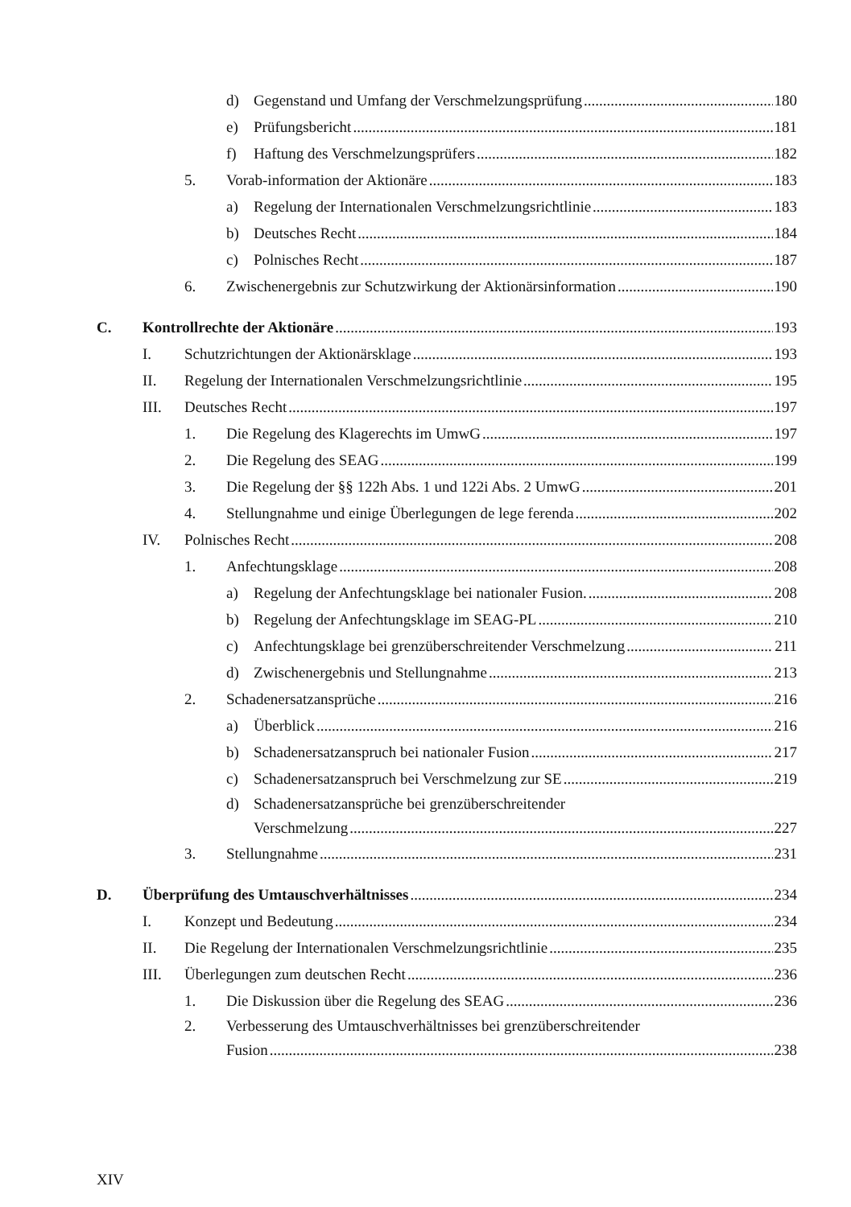d) Gegenstand und Umfang der Verschmelzungsprüfung 180
e) Prüfungsbericht 181
f) Haftung des Verschmelzungsprüfers 182
5. Vorab-information der Aktionäre 183
a) Regelung der Internationalen Verschmelzungsrichtlinie 183
b) Deutsches Recht 184
c) Polnisches Recht 187
6. Zwischenergebnis zur Schutzwirkung der Aktionärsinformation 190
C. Kontrollrechte der Aktionäre 193
I. Schutzrichtungen der Aktionärsklage 193
II. Regelung der Internationalen Verschmelzungsrichtlinie 195
III. Deutsches Recht 197
1. Die Regelung des Klagerechts im UmwG 197
2. Die Regelung des SEAG 199
3. Die Regelung der §§ 122h Abs. 1 und 122i Abs. 2 UmwG 201
4. Stellungnahme und einige Überlegungen de lege ferenda 202
IV. Polnisches Recht 208
1. Anfechtungsklage 208
a) Regelung der Anfechtungsklage bei nationaler Fusion. 208
b) Regelung der Anfechtungsklage im SEAG-PL 210
c) Anfechtungsklage bei grenzüberschreitender Verschmelzung 211
d) Zwischenergebnis und Stellungnahme 213
2. Schadenersatzansprüche 216
a) Überblick 216
b) Schadenersatzanspruch bei nationaler Fusion 217
c) Schadenersatzanspruch bei Verschmelzung zur SE 219
d) Schadenersatzansprüche bei grenzüberschreitender
Verschmelzung 227
3. Stellungnahme 231
D. Überprüfung des Umtauschverhältnisses 234
I. Konzept und Bedeutung 234
II. Die Regelung der Internationalen Verschmelzungsrichtlinie 235
III. Überlegungen zum deutschen Recht 236
1. Die Diskussion über die Regelung des SEAG 236
2. Verbesserung des Umtauschverhältnisses bei grenzüberschreitender
Fusion 238
XIV